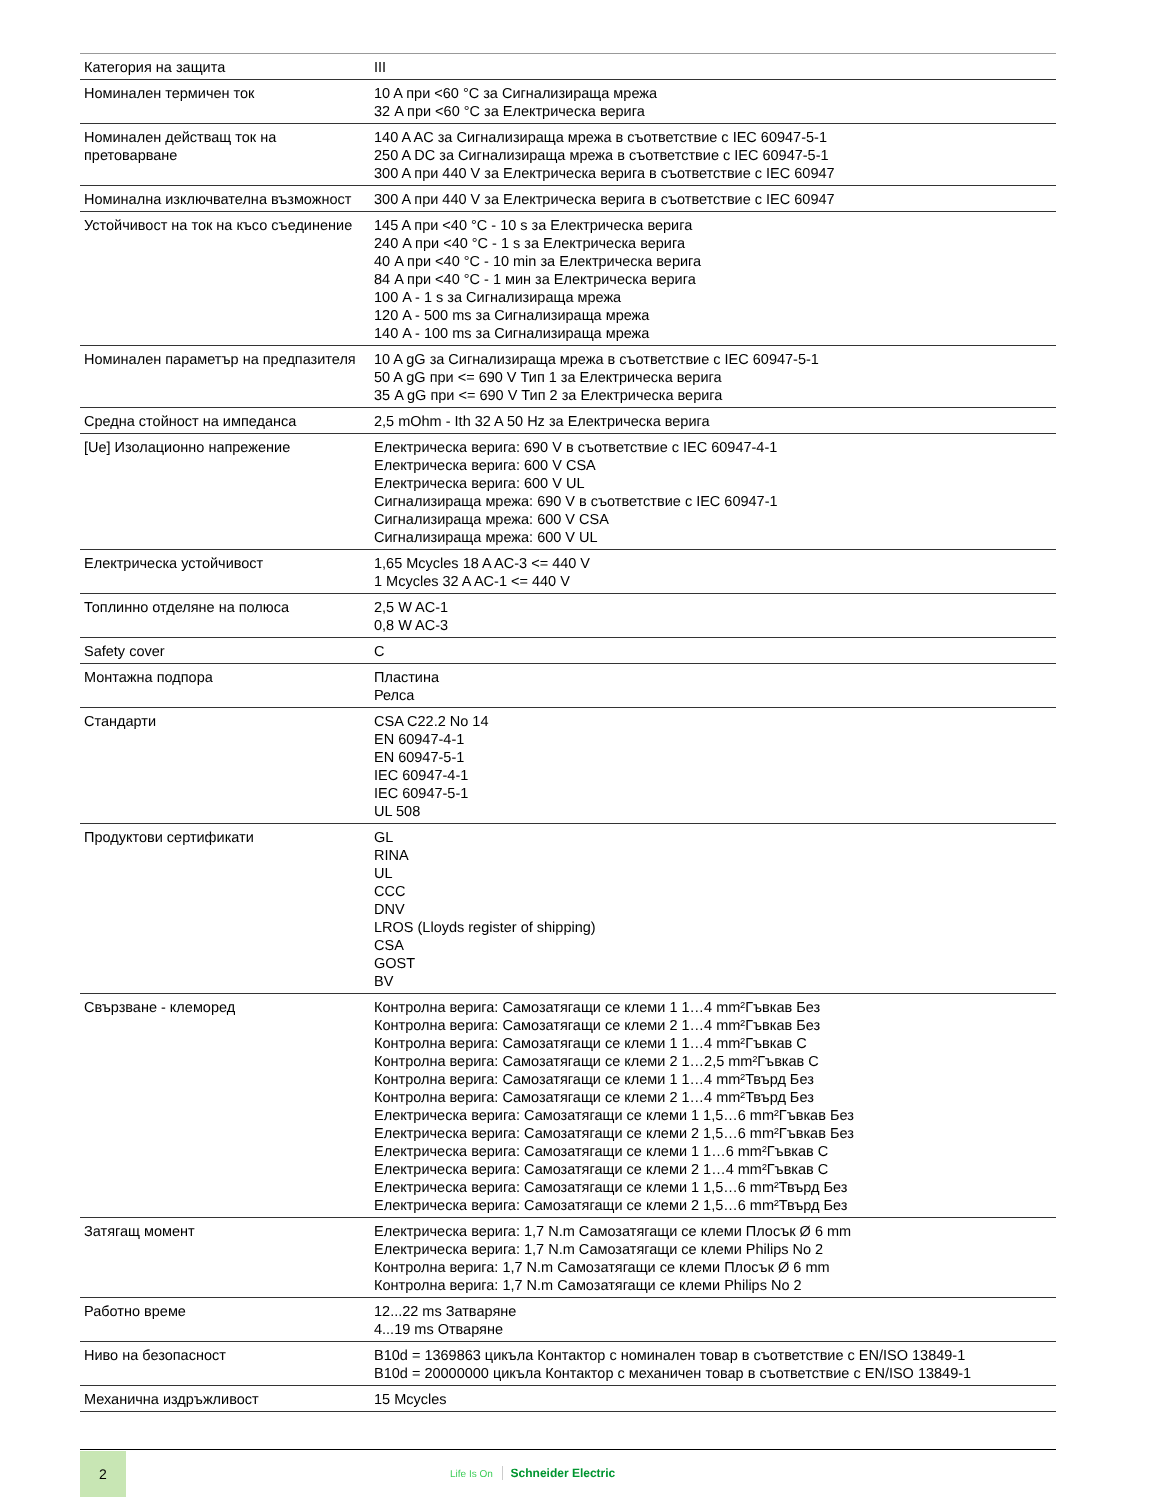| Категория на защита | III |
| Номинален термичен ток | 10 A при <60 °C за Сигнализираща мрежа 32 A при <60 °C за Електрическа верига |
| Номинален действащ ток на претоварване | 140 A AC за Сигнализираща мрежа в съответствие с IEC 60947-5-1 250 A DC за Сигнализираща мрежа в съответствие с IEC 60947-5-1 300 A при 440 V за Електрическа верига в съответствие с IEC 60947 |
| Номинална изключвателна възможност | 300 A при 440 V за Електрическа верига в съответствие с IEC 60947 |
| Устойчивост на ток на късо съединение | 145 A при <40 °C - 10 s за Електрическа верига 240 A при <40 °C - 1 s за Електрическа верига 40 A при <40 °C - 10 min за Електрическа верига 84 A при <40 °C - 1 мин за Електрическа верига 100 A - 1 s за Сигнализираща мрежа 120 A - 500 ms за Сигнализираща мрежа 140 A - 100 ms за Сигнализираща мрежа |
| Номинален параметър на предпазителя | 10 A gG за Сигнализираща мрежа в съответствие с IEC 60947-5-1 50 A gG при <= 690 V Тип 1 за Електрическа верига 35 A gG при <= 690 V Тип 2 за Електрическа верига |
| Средна стойност на импеданса | 2,5 mOhm - Ith 32 A 50 Hz за Електрическа верига |
| [Ue] Изолационно напрежение | Електрическа верига: 690 V в съответствие с IEC 60947-4-1 Електрическа верига: 600 V CSA Електрическа верига: 600 V UL Сигнализираща мрежа: 690 V в съответствие с IEC 60947-1 Сигнализираща мрежа: 600 V CSA Сигнализираща мрежа: 600 V UL |
| Електрическа устойчивост | 1,65 Mcycles 18 A AC-3 <= 440 V 1 Mcycles 32 A AC-1 <= 440 V |
| Топлинно отделяне на полюса | 2,5 W AC-1 0,8 W AC-3 |
| Safety cover | С |
| Монтажна подпора | Пластина Релса |
| Стандарти | CSA C22.2 No 14 EN 60947-4-1 EN 60947-5-1 IEC 60947-4-1 IEC 60947-5-1 UL 508 |
| Продуктови сертификати | GL RINA UL CCC DNV LROS (Lloyds register of shipping) CSA GOST BV |
| Свързване - клеморед | Контролна верига: Самозатягащи се клеми 1 1…4 mm²Гъвкав Без Контролна верига: Самозатягащи се клеми 2 1…4 mm²Гъвкав Без Контролна верига: Самозатягащи се клеми 1 1…4 mm²Гъвкав С Контролна верига: Самозатягащи се клеми 2 1…2,5 mm²Гъвкав С Контролна верига: Самозатягащи се клеми 1 1…4 mm²Твърд Без Контролна верига: Самозатягащи се клеми 2 1…4 mm²Твърд Без Електрическа верига: Самозатягащи се клеми 1 1,5…6 mm²Гъвкав Без Електрическа верига: Самозатягащи се клеми 2 1,5…6 mm²Гъвкав Без Електрическа верига: Самозатягащи се клеми 1 1…6 mm²Гъвкав С Електрическа верига: Самозатягащи се клеми 2 1…4 mm²Гъвкав С Електрическа верига: Самозатягащи се клеми 1 1,5…6 mm²Твърд Без Електрическа верига: Самозатягащи се клеми 2 1,5…6 mm²Твърд Без |
| Затягащ момент | Електрическа верига: 1,7 N.m Самозатягащи се клеми Плосък Ø 6 mm Електрическа верига: 1,7 N.m Самозатягащи се клеми Philips No 2 Контролна верига: 1,7 N.m Самозатягащи се клеми Плосък Ø 6 mm Контролна верига: 1,7 N.m Самозатягащи се клеми Philips No 2 |
| Работно време | 12...22 ms Затваряне 4...19 ms Отваряне |
| Ниво на безопасност | B10d = 1369863 цикъла Контактор с номинален товар в съответствие с EN/ISO 13849-1 B10d = 20000000 цикъла Контактор с механичен товар в съответствие с EN/ISO 13849-1 |
| Механична издръжливост | 15 Mcycles |
2
Life Is On Schneider Electric